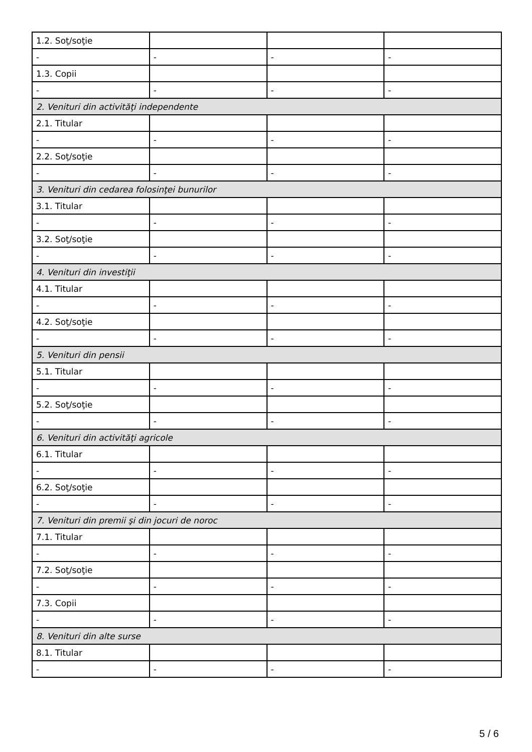| 1.2. Soţ/soţie | | | |
| - | - | - | - |
| 1.3. Copii | | | |
| - | - | - | - |
| 2. Venituri din activităţi independente | | | |
| 2.1. Titular | | | |
| - | - | - | - |
| 2.2. Soţ/soţie | | | |
| - | - | - | - |
| 3. Venituri din cedarea folosinţei bunurilor | | | |
| 3.1. Titular | | | |
| - | - | - | - |
| 3.2. Soţ/soţie | | | |
| - | - | - | - |
| 4. Venituri din investiţii | | | |
| 4.1. Titular | | | |
| - | - | - | - |
| 4.2. Soţ/soţie | | | |
| - | - | - | - |
| 5. Venituri din pensii | | | |
| 5.1. Titular | | | |
| - | - | - | - |
| 5.2. Soţ/soţie | | | |
| - | - | - | - |
| 6. Venituri din activităţi agricole | | | |
| 6.1. Titular | | | |
| - | - | - | - |
| 6.2. Soţ/soţie | | | |
| - | - | - | - |
| 7. Venituri din premii şi din jocuri de noroc | | | |
| 7.1. Titular | | | |
| - | - | - | - |
| 7.2. Soţ/soţie | | | |
| - | - | - | - |
| 7.3. Copii | | | |
| - | - | - | - |
| 8. Venituri din alte surse | | | |
| 8.1. Titular | | | |
| - | - | - | - |
5 / 6